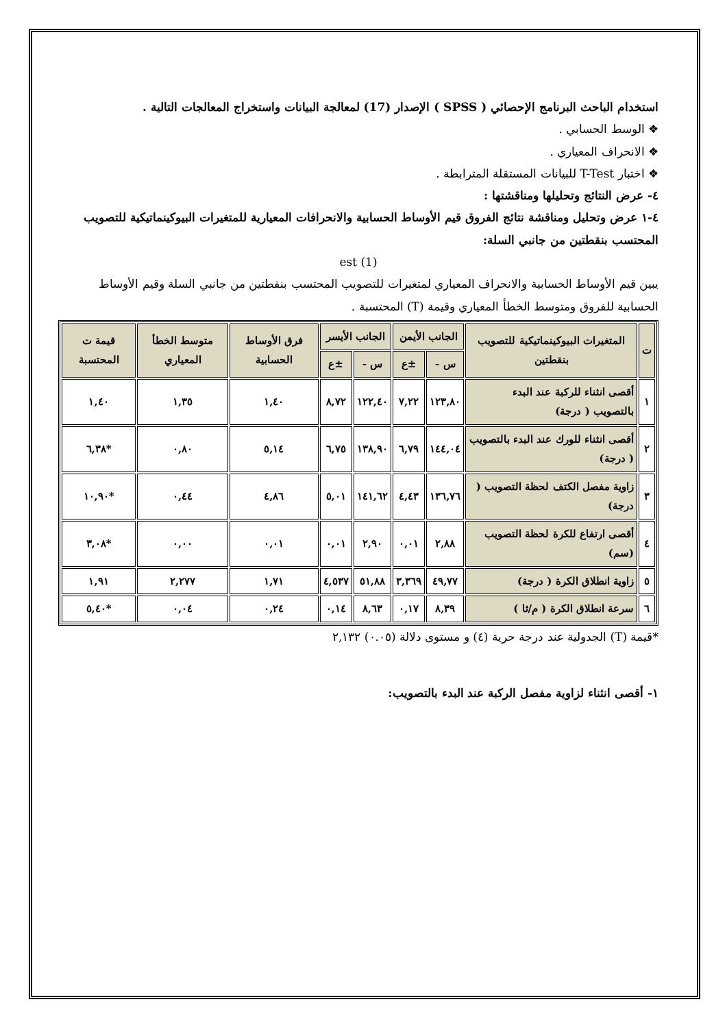استخدام الباحث البرنامج الإحصائي ( SPSS ) الإصدار (17) لمعالجة البيانات واستخراج المعالجات التالية .
❖ الوسط الحسابي .
❖ الانحراف المعياري .
❖ اختبار T-Test للبيانات المستقلة المترابطة .
٤- عرض النتائج وتحليلها ومناقشتها :
٤-١ عرض وتحليل ومناقشة نتائج الفروق قيم الأوساط الحسابية والانحرافات المعيارية للمتغيرات البيوكينماتيكية للتصويب المحتسب بنقطتين من جانبي السلة:
(1) est
يبين قيم الأوساط الحسابية والانحراف المعياري لمتغيرات للتصويب المحتسب بنقطتين من جانبي السلة وقيم الأوساط الحسابية للفروق ومتوسط الخطأ المعياري وقيمة (T) المحتسبة .
| ت | المتغيرات البيوكينماتيكية للتصويب بنقطتين | الجانب الأيمن | | الجانب الأيسر | | فرق الأوساط الحسابية | متوسط الخطأ المعياري | قيمة ت المحتسبة |
| --- | --- | --- | --- | --- | --- | --- | --- | --- |
| | | س - | ±ع | س - | ±ع | | | |
| ١ | أقصى انثناء للركبة عند البدء بالتصويب ( درجة) | ١٢٣,٨٠ | ٧,٢٢ | ١٢٢,٤٠ | ٨,٧٢ | ١,٤٠ | ١,٣٥ | ١,٤٠ |
| ٢ | أقصى انثناء للورك عند البدء بالتصويب ( درجة) | ١٤٤,٠٤ | ٦,٧٩ | ١٣٨,٩٠ | ٦,٧٥ | ٥,١٤ | ٠,٨٠ | *٦,٣٨ |
| ٣ | زاوية مفصل الكتف لحظة التصويب ( درجة) | ١٣٦,٧٦ | ٤,٤٣ | ١٤١,٦٢ | ٥,٠١ | ٤,٨٦ | ٠,٤٤ | *١٠,٩٠ |
| ٤ | أقصى ارتفاع للكرة لحظة التصويب (سم) | ٢,٨٨ | ٠,٠١ | ٢,٩٠ | ٠,٠١ | ٠,٠١ | ٠,٠٠ | *٣,٠٨ |
| ٥ | زاوية انطلاق الكرة ( درجة) | ٤٩,٧٧ | ٣,٣٦٩ | ٥١,٨٨ | ٤,٥٣٧ | ١,٧١ | ٢,٢٧٧ | ١,٩١ |
| ٦ | سرعة انطلاق الكرة ( م/ثا ) | ٨,٣٩ | ٠,١٧ | ٨,٦٣ | ٠,١٤ | ٠,٢٤ | ٠,٠٤ | *٥,٤٠ |
*قيمة (T) الجدولية عند درجة حرية (٤) و مستوى دلالة (٠.٠٥) ٢,١٣٢
١- أقصى انثناء لزاوية مفصل الركبة عند البدء بالتصويب: